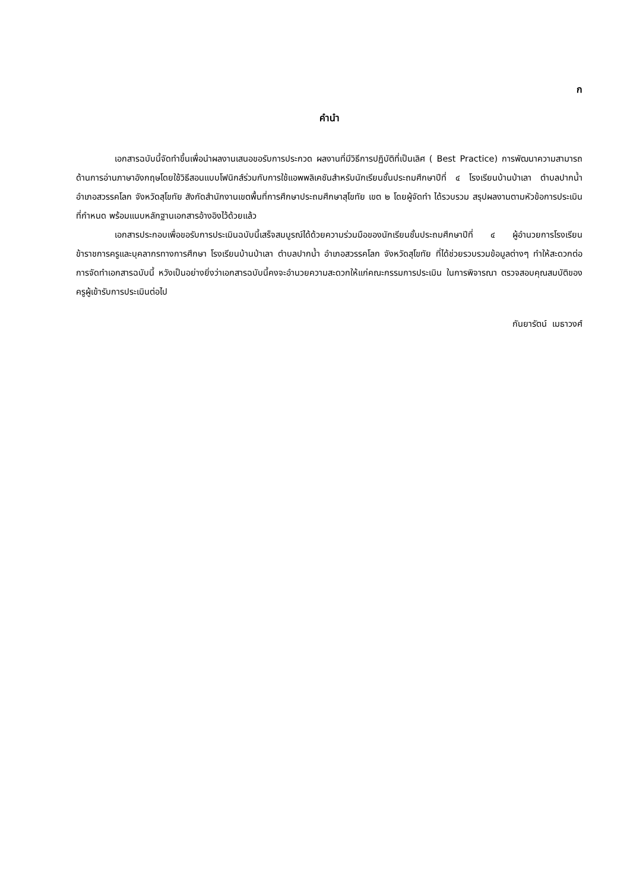ก
คำนำ
เอกสารฉบับนี้จัดทำขึ้นเพื่อนำผลงานเสนอขอรับการประกวด ผลงานที่มีวิธีการปฏิบัติที่เป็นเลิศ ( Best Practice) การพัฒนาความสามารถด้านการอ่านภาษาอังกฤษโดยใช้วิธีสอนแบบโฟนิกส์ร่วมกับการใช้แอพพลิเคชันสำหรับนักเรียนชั้นประถมศึกษาปีที่ ๔ โรงเรียนบ้านป่าเลา ตำบลปากน้ำ อำเภอสวรรคโลก จังหวัดสุโขทัย สังกัดสำนักงานเขตพื้นที่การศึกษาประถมศึกษาสุโขทัย เขต ๒ โดยผู้จัดทำ ได้รวบรวม สรุปผลงานตามหัวข้อการประเมินที่กำหนด พร้อมแนบหลักฐานเอกสารอ้างอิงไว้ด้วยแล้ว
เอกสารประกอบเพื่อขอรับการประเมินฉบับนี้เสร็จสมบูรณ์ได้ด้วยความร่วมมือของนักเรียนชั้นประถมศึกษาปีที่ ๔ ผู้อำนวยการโรงเรียน ข้าราชการครูและบุคลากรทางการศึกษา โรงเรียนบ้านป่าเลา ตำบลปากน้ำ อำเภอสวรรคโลก จังหวัดสุโขทัย ที่ได้ช่วยรวบรวมข้อมูลต่างๆ ทำให้สะดวกต่อการจัดทำเอกสารฉบับนี้ หวังเป็นอย่างยิ่งว่าเอกสารฉบับนี้คงจะอำนวยความสะดวกให้แก่คณะกรรมการประเมิน ในการพิจารณา ตรวจสอบคุณสมบัติของครูผู้เข้ารับการประเมินต่อไป
กันยารัตน์ เมธาวงศ์